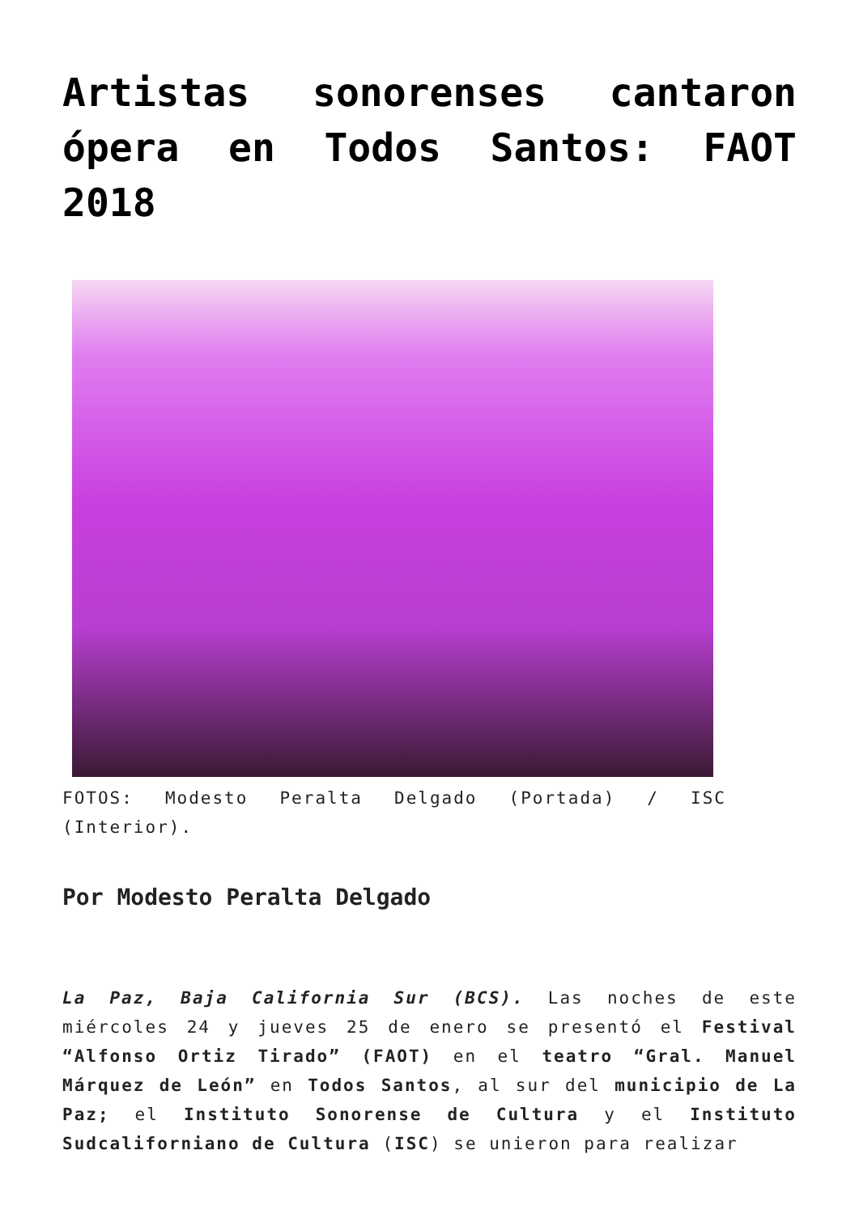Artistas sonorenses cantaron ópera en Todos Santos: FAOT 2018
FOTOS: Modesto Peralta Delgado (Portada) / ISC (Interior).
Por Modesto Peralta Delgado
La Paz, Baja California Sur (BCS). Las noches de este miércoles 24 y jueves 25 de enero se presentó el Festival “Alfonso Ortiz Tirado” (FAOT) en el teatro “Gral. Manuel Márquez de León” en Todos Santos, al sur del municipio de La Paz; el Instituto Sonorense de Cultura y el Instituto Sudcaliforniano de Cultura (ISC) se unieron para realizar